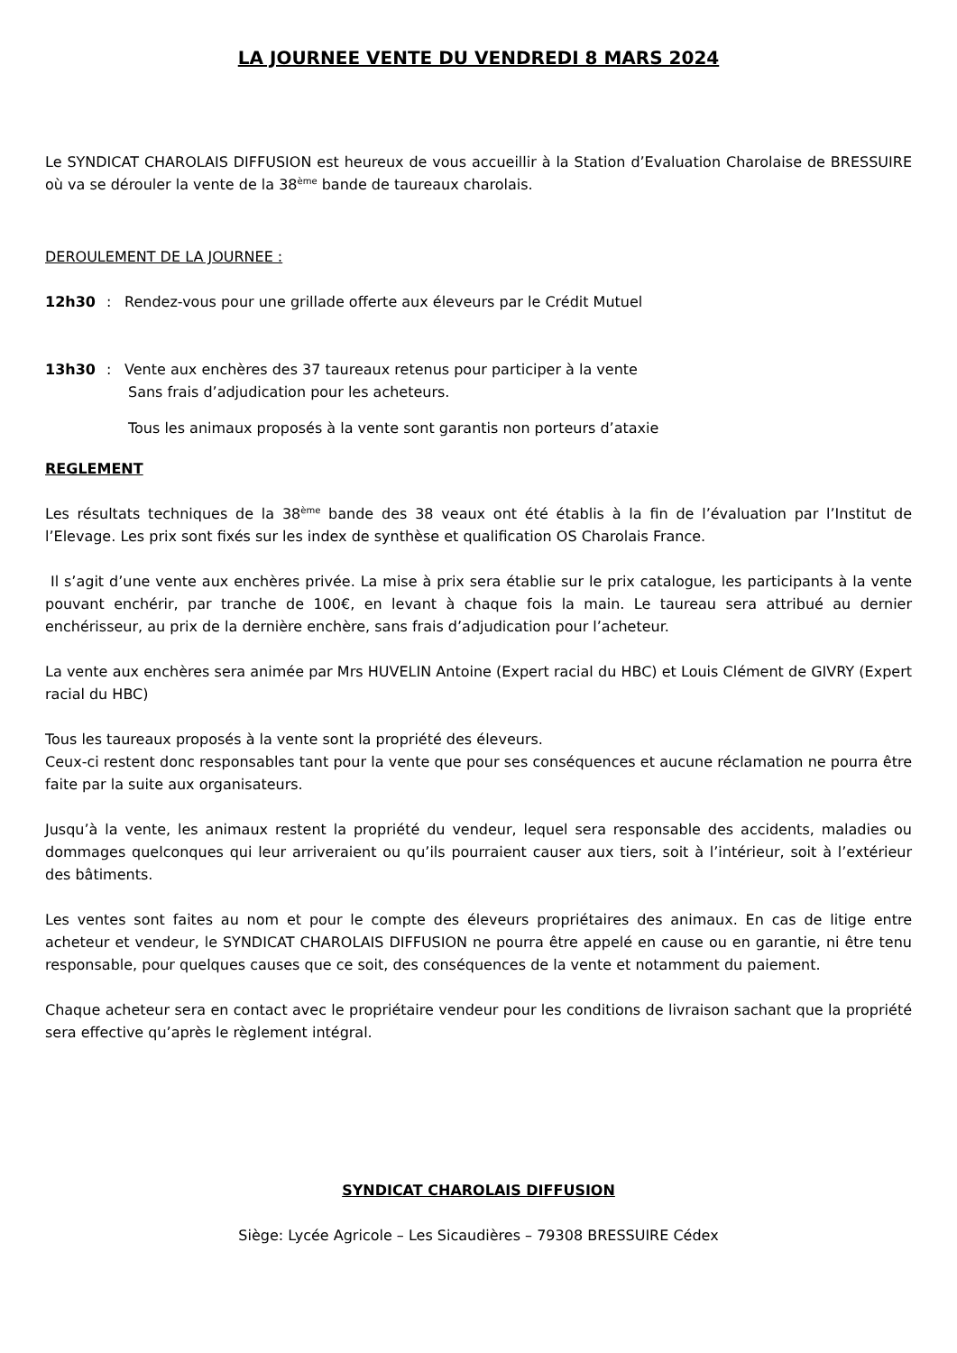LA JOURNEE VENTE DU VENDREDI 8 MARS 2024
Le SYNDICAT CHAROLAIS DIFFUSION est heureux de vous accueillir à la Station d’Evaluation Charolaise de BRESSUIRE où va se dérouler la vente de la 38<sup>ème</sup> bande de taureaux charolais.
DEROULEMENT DE LA JOURNEE :
12h30: Rendez-vous pour une grillade offerte aux éleveurs par le Crédit Mutuel
13h30: Vente aux enchères des 37 taureaux retenus pour participer à la vente
Sans frais d’adjudication pour les acheteurs.
Tous les animaux proposés à la vente sont garantis non porteurs d’ataxie
REGLEMENT
Les résultats techniques de la 38<sup>ème</sup> bande des 38 veaux ont été établis à la fin de l’évaluation par l’Institut de l’Elevage. Les prix sont fixés sur les index de synthèse et qualification OS Charolais France.
Il s’agit d’une vente aux enchères privée. La mise à prix sera établie sur le prix catalogue, les participants à la vente pouvant enchérir, par tranche de 100€, en levant à chaque fois la main. Le taureau sera attribué au dernier enchérisseur, au prix de la dernière enchère, sans frais d’adjudication pour l’acheteur.
La vente aux enchères sera animée par Mrs HUVELIN Antoine (Expert racial du HBC) et Louis Clément de GIVRY (Expert racial du HBC)
Tous les taureaux proposés à la vente sont la propriété des éleveurs.
Ceux-ci restent donc responsables tant pour la vente que pour ses conséquences et aucune réclamation ne pourra être faite par la suite aux organisateurs.
Jusqu’à la vente, les animaux restent la propriété du vendeur, lequel sera responsable des accidents, maladies ou dommages quelconques qui leur arriveraient ou qu’ils pourraient causer aux tiers, soit à l’intérieur, soit à l’extérieur des bâtiments.
Les ventes sont faites au nom et pour le compte des éleveurs propriétaires des animaux. En cas de litige entre acheteur et vendeur, le SYNDICAT CHAROLAIS DIFFUSION ne pourra être appelé en cause ou en garantie, ni être tenu responsable, pour quelques causes que ce soit, des conséquences de la vente et notamment du paiement.
Chaque acheteur sera en contact avec le propriétaire vendeur pour les conditions de livraison sachant que la propriété sera effective qu’après le règlement intégral.
SYNDICAT CHAROLAIS DIFFUSION
Siège: Lycée Agricole – Les Sicaudières – 79308 BRESSUIRE Cédex